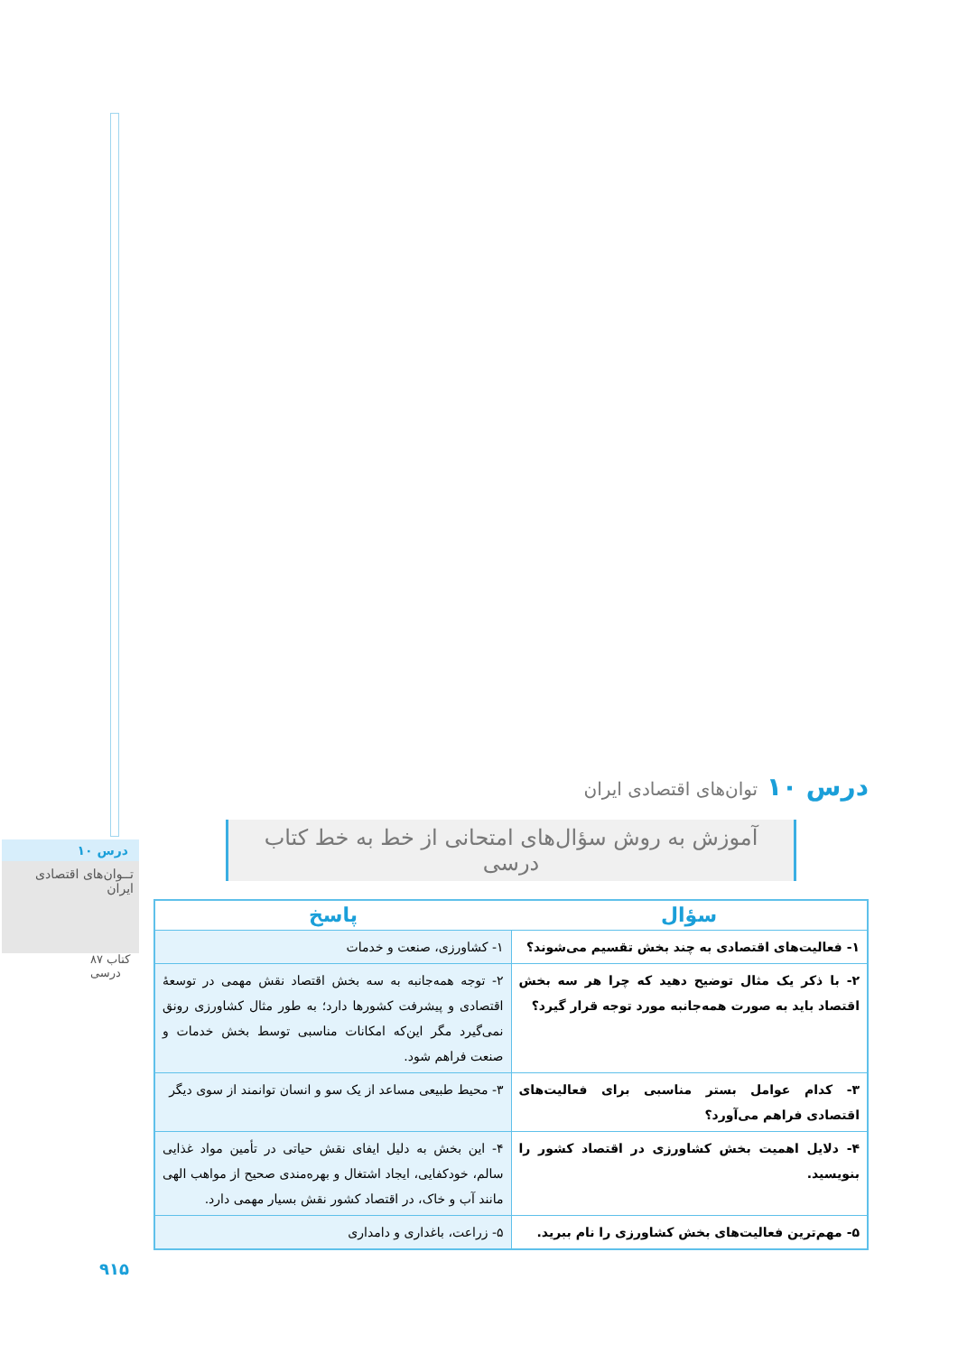درس ۱۰
تــوان‌های اقتصادی ایران
۸۷ کتاب درسی
۹۱۵
درس ۱۰ توان‌های اقتصادی ایران
آموزش به روش سؤال‌های امتحانی از خط به خط کتاب درسی
| سؤال | پاسخ |
| --- | --- |
| ۱- فعالیت‌های اقتصادی به چند بخش تقسیم می‌شوند؟ | ۱- کشاورزی، صنعت و خدمات |
| ۲- با ذکر یک مثال توضیح دهید که چرا هر سه بخش اقتصاد باید به صورت همه‌جانبه مورد توجه قرار گیرد؟ | ۲- توجه همه‌جانبه به سه بخش اقتصاد نقش مهمی در توسعهٔ اقتصادی و پیشرفت کشورها دارد؛ به طور مثال کشاورزی رونق نمی‌گیرد مگر این‌که امکانات مناسبی توسط بخش خدمات و صنعت فراهم شود. |
| ۳- کدام عوامل بستر مناسبی برای فعالیت‌های اقتصادی فراهم می‌آورد؟ | ۳- محیط طبیعی مساعد از یک سو و انسان توانمند از سوی دیگر |
| ۴- دلایل اهمیت بخش کشاورزی در اقتصاد کشور را بنویسید. | ۴- این بخش به دلیل ایفای نقش حیاتی در تأمین مواد غذایی سالم، خودکفایی، ایجاد اشتغال و بهره‌مندی صحیح از مواهب الهی مانند آب و خاک، در اقتصاد کشور نقش بسیار مهمی دارد. |
| ۵- مهم‌ترین فعالیت‌های بخش کشاورزی را نام ببرید. | ۵- زراعت، باغداری و دامداری |